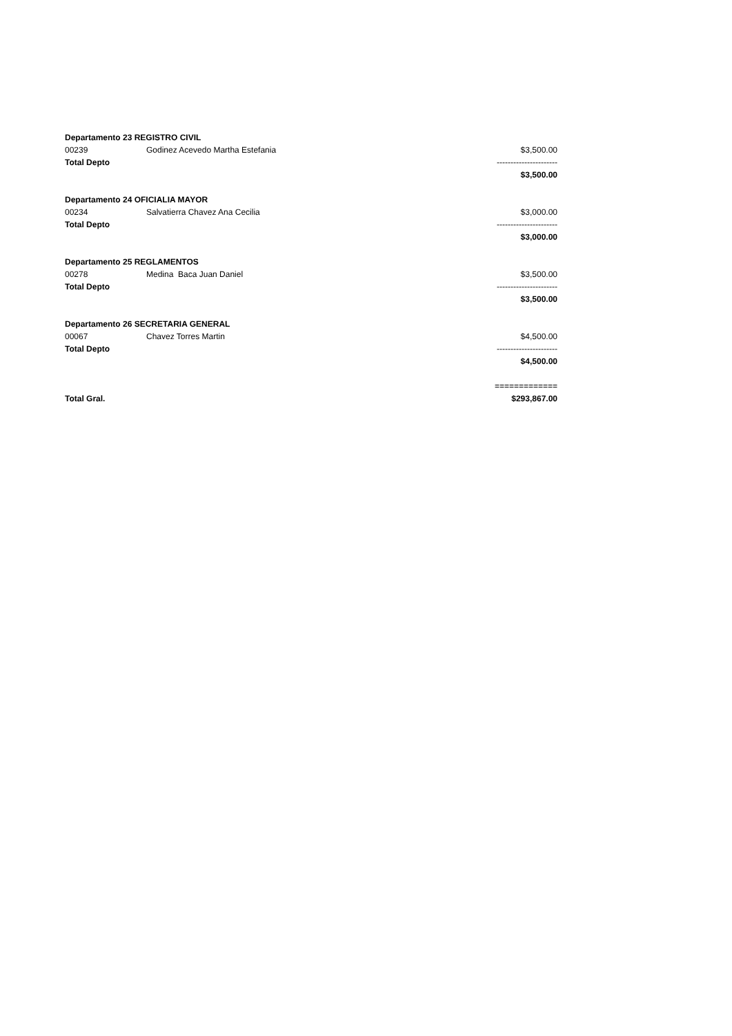| Departamento 23 REGISTRO CIVIL | | |
| 00239 | Godinez Acevedo Martha Estefania | $3,500.00 |
| Total Depto | | ---------------------- |
| | | $3,500.00 |
| Departamento 24 OFICIALIA MAYOR | | |
| 00234 | Salvatierra Chavez Ana Cecilia | $3,000.00 |
| Total Depto | | ---------------------- |
| | | $3,000.00 |
| Departamento 25 REGLAMENTOS | | |
| 00278 | Medina Baca Juan Daniel | $3,500.00 |
| Total Depto | | ---------------------- |
| | | $3,500.00 |
| Departamento 26 SECRETARIA GENERAL | | |
| 00067 | Chavez Torres Martin | $4,500.00 |
| Total Depto | | ---------------------- |
| | | $4,500.00 |
| | | ============= |
| Total Gral. | | $293,867.00 |